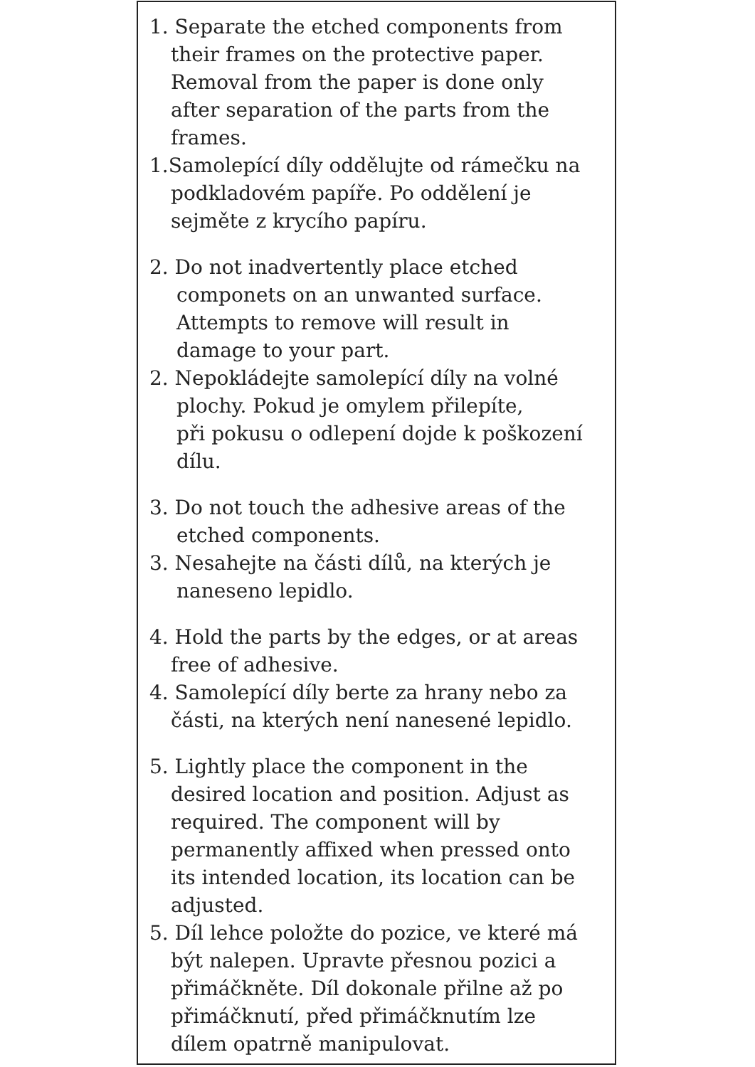1. Separate the etched components from
their frames on the protective paper.
Removal from the paper is done only
after separation of the parts from the
frames.
1.Samolepící díly oddělujte od rámečku na
podkladovém papíře. Po oddělení je
sejměte z krycího papíru.
2. Do not inadvertently place etched
componets on an unwanted surface.
Attempts to remove will result in
damage to your part.
2. Nepokládejte samolepící díly na volné
plochy. Pokud je omylem přilepíte,
při pokusu o odlepení dojde k poškození
dílu.
3. Do not touch the adhesive areas of the
etched components.
3. Nesahejte na části dílů, na kterých je
naneseno lepidlo.
4. Hold the parts by the edges, or at areas
free of adhesive.
4. Samolepící díly berte za hrany nebo za
části, na kterých není nanesené lepidlo.
5. Lightly place the component in the
desired location and position. Adjust as
required. The component will by
permanently affixed when pressed onto
its intended location, its location can be
adjusted.
5. Díl lehce položte do pozice, ve které má
být nalepen. Upravte přesnou pozici a
přimáčkněte. Díl dokonale přilne až po
přimáčknutí, před přimáčknutím lze
dílem opatrně manipulovat.